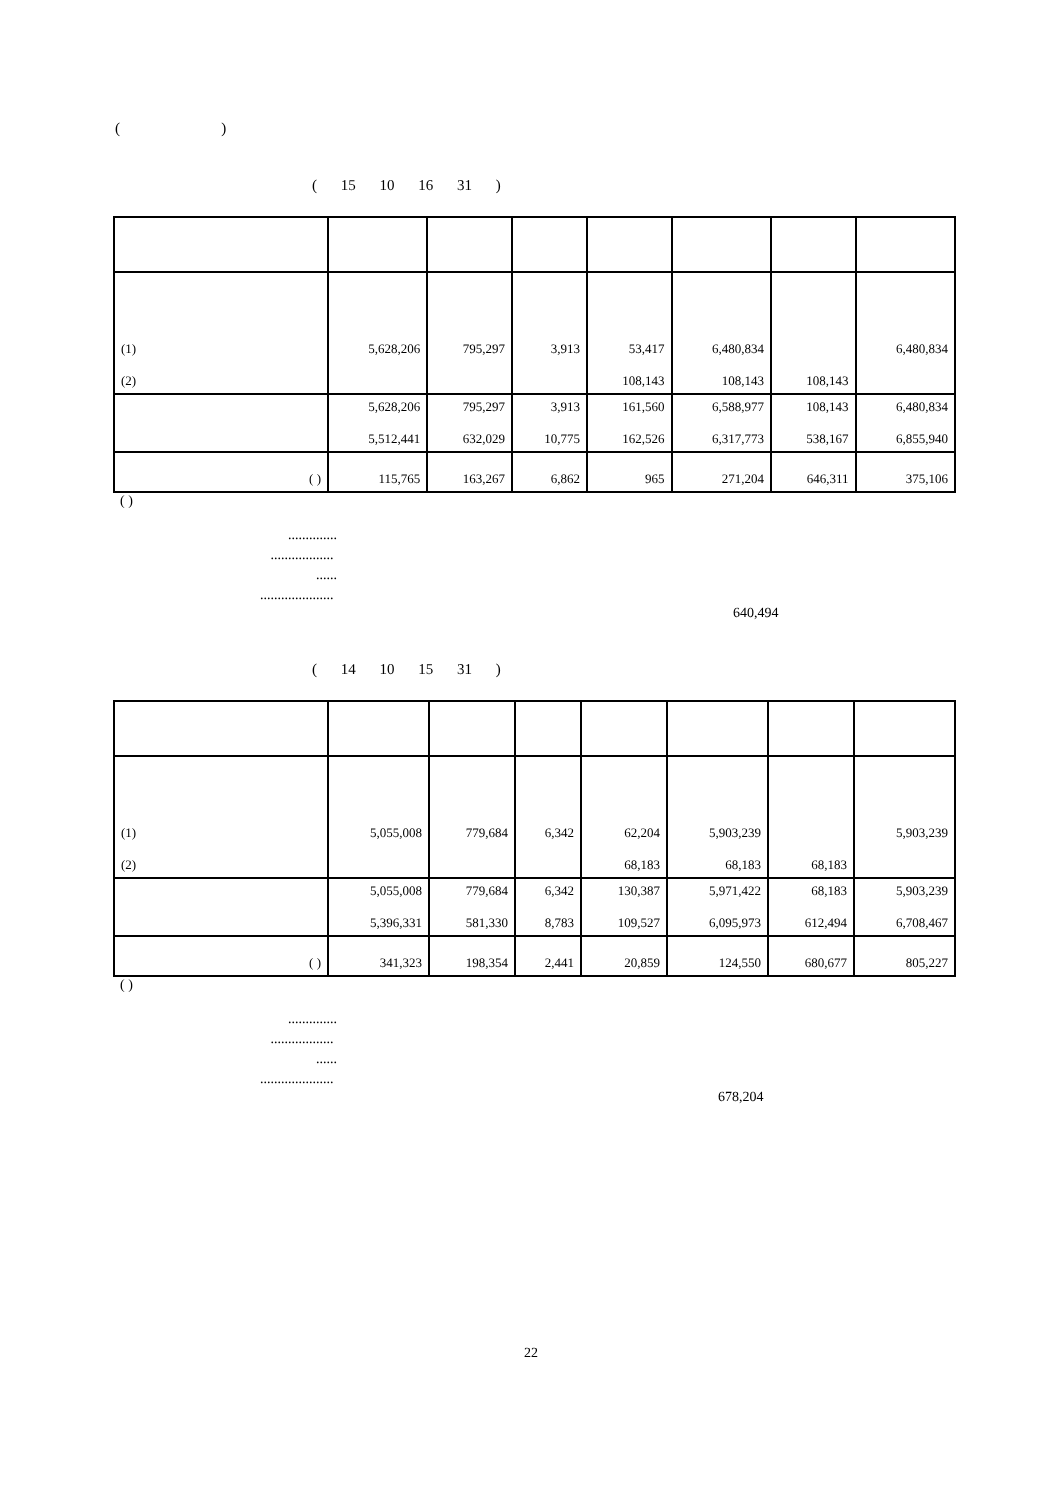( )
( 15 10 16 31 )
| (1) (2) | 5,628,206 | 795,297 | 3,913 | 53,417 108,143 | 6,480,834 108,143 | 108,143 | 6,480,834 |
| | 5,628,206 5,512,441 | 795,297 632,029 | 3,913 10,775 | 161,560 162,526 | 6,588,977 6,317,773 | 108,143 538,167 | 6,480,834 6,855,940 |
| ( ) | 115,765 | 163,267 | 6,862 | 965 | 271,204 | 646,311 | 375,106 |
( )
..............
..................
......
.....................
640,494
( 14 10 15 31 )
| (1) (2) | 5,055,008 | 779,684 | 6,342 | 62,204 68,183 | 5,903,239 68,183 | 68,183 | 5,903,239 |
| | 5,055,008 5,396,331 | 779,684 581,330 | 6,342 8,783 | 130,387 109,527 | 5,971,422 6,095,973 | 68,183 612,494 | 5,903,239 6,708,467 |
| ( ) | 341,323 | 198,354 | 2,441 | 20,859 | 124,550 | 680,677 | 805,227 |
( )
..............
..................
......
.....................
678,204
22